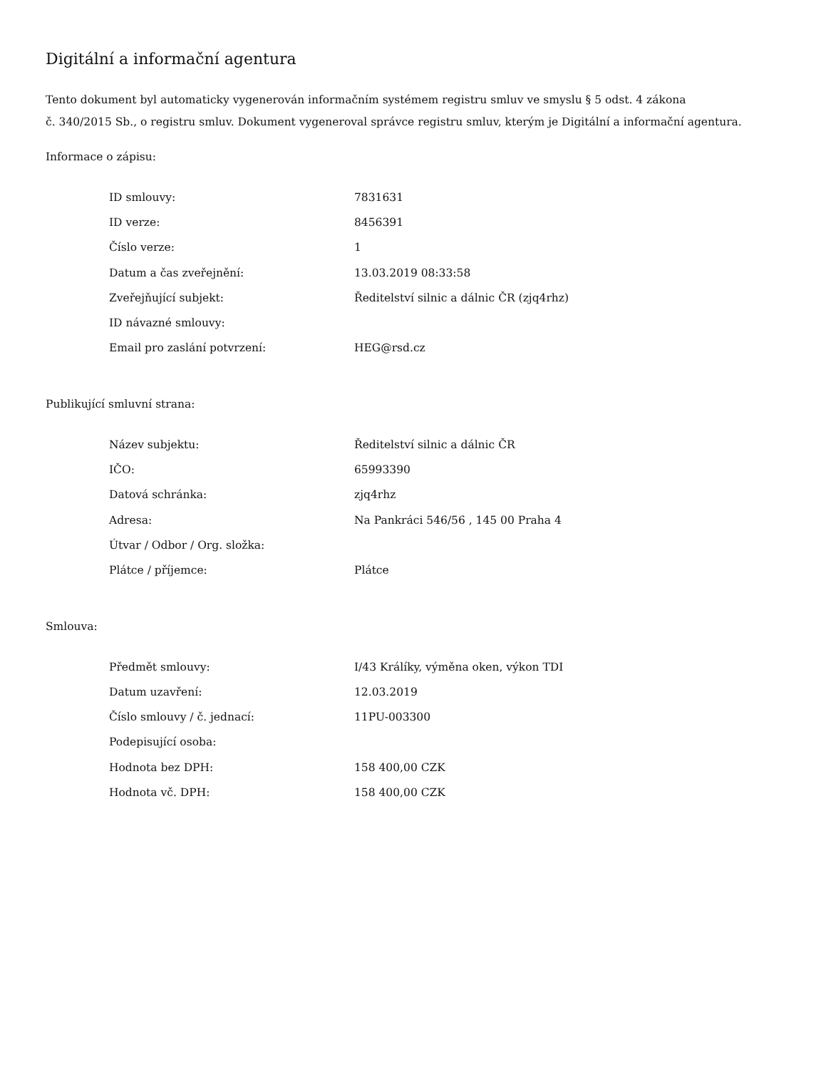Digitální a informační agentura
Tento dokument byl automaticky vygenerován informačním systémem registru smluv ve smyslu § 5 odst. 4 zákona
č. 340/2015 Sb., o registru smluv. Dokument vygeneroval správce registru smluv, kterým je Digitální a informační agentura.
Informace o zápisu:
| ID smlouvy: | 7831631 |
| ID verze: | 8456391 |
| Číslo verze: | 1 |
| Datum a čas zveřejnění: | 13.03.2019 08:33:58 |
| Zveřejňující subjekt: | Ředitelství silnic a dálnic ČR (zjq4rhz) |
| ID návazné smlouvy: | |
| Email pro zaslání potvrzení: | HEG@rsd.cz |
Publikující smluvní strana:
| Název subjektu: | Ředitelství silnic a dálnic ČR |
| IČO: | 65993390 |
| Datová schránka: | zjq4rhz |
| Adresa: | Na Pankráci 546/56 , 145 00 Praha 4 |
| Útvar / Odbor / Org. složka: | |
| Plátce / příjemce: | Plátce |
Smlouva:
| Předmět smlouvy: | I/43 Králíky, výměna oken, výkon TDI |
| Datum uzavření: | 12.03.2019 |
| Číslo smlouvy / č. jednací: | 11PU-003300 |
| Podepisující osoba: | |
| Hodnota bez DPH: | 158 400,00 CZK |
| Hodnota vč. DPH: | 158 400,00 CZK |